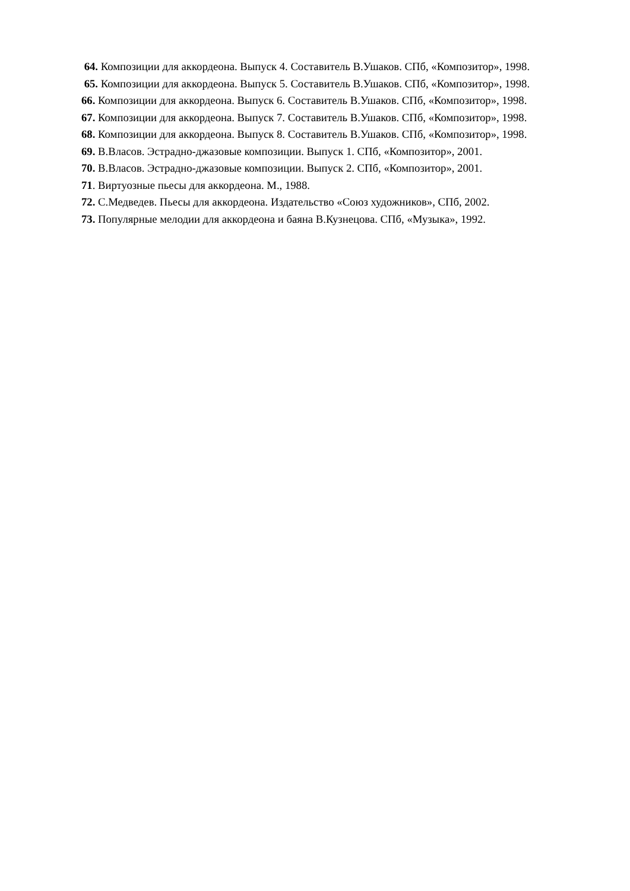64. Композиции для аккордеона. Выпуск 4. Составитель В.Ушаков. СПб, «Композитор», 1998.
65. Композиции для аккордеона. Выпуск 5. Составитель В.Ушаков. СПб, «Композитор», 1998.
66. Композиции для аккордеона. Выпуск 6. Составитель В.Ушаков. СПб, «Композитор», 1998.
67. Композиции для аккордеона. Выпуск 7. Составитель В.Ушаков. СПб, «Композитор», 1998.
68. Композиции для аккордеона. Выпуск 8. Составитель В.Ушаков. СПб, «Композитор», 1998.
69. В.Власов. Эстрадно-джазовые композиции. Выпуск 1. СПб, «Композитор», 2001.
70. В.Власов. Эстрадно-джазовые композиции. Выпуск 2. СПб, «Композитор», 2001.
71. Виртуозные пьесы для аккордеона. М., 1988.
72. С.Медведев. Пьесы для аккордеона. Издательство «Союз художников», СПб, 2002.
73. Популярные мелодии для аккордеона и баяна В.Кузнецова. СПб, «Музыка», 1992.